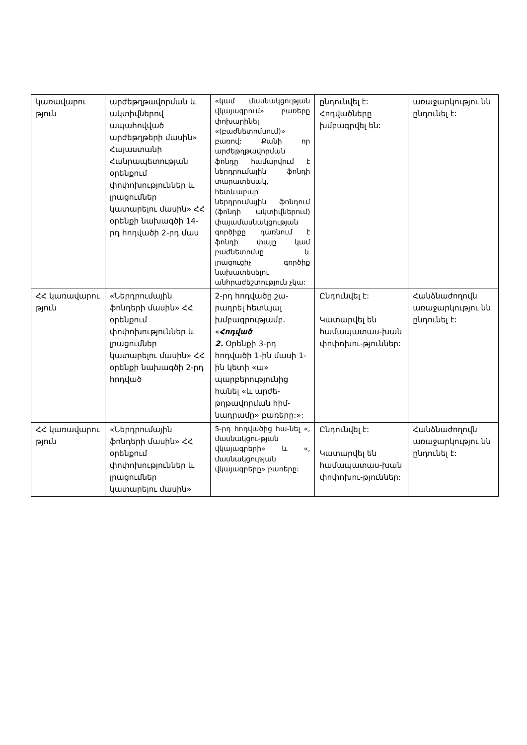| կառավարու թյուն | արժեթղթավորման և ակտիվներով ապահովված արժեթղթերի մասին» Հայաստանի Հանրապետության օրենքում փոփոխություններ և լրացումներ կատարելու մասին» ՀՀ օրենքի նախագծի 14-րդ հոդվածի 2-րդ մաս | «կամ մասնակցության վկայագրում» բառերը փոխարինել «(բաժնետոմսում)» բառով: Քանի որ արժեթղթավորման ֆոնդը համարվում է ներդրումային ֆոնդի տարատեսակ, հետևաբար ներդրումային ֆոնդում (ֆոնդի ակտիվներում) փայամասնակցության գործիքը դառնում է ֆոնդի փայը կամ բաժնետոմսը և լրացուցիչ գործիք նախատեսելու անհրաժեշտություն չկա: | ընդունվել է: Հոդվածները խմբագրվել են: | առաջարկությու նն ընդունել է: |
| ՀՀ կառավարու թյուն | «Ներդրումային ֆոնդերի մասին» ՀՀ օրենքում փոփոխություններ և լրացումներ կատարելու մասին» ՀՀ օրենքի նախագծի 2-րդ հոդված | 2-րդ հոդվածը շա-րադրել հետևյալ խմբագրությամբ. « Հոդված 2. Օրենքի 3-րդ հոդվածի 1-ին մասի 1-ին կետի «ա» պարբերությունից հանել «և արժե-թղթավորման հիմ-նադրամը» բառերը:»: | Ընդունվել է: Կատարվել են համապատաս-խան փոփոխու-թյուններ: | Հանձնաժողովն առաջարկությու նն ընդունել է: |
| ՀՀ կառավարու թյուն | «Ներդրումային ֆոնդերի մասին» ՀՀ օրենքում փոփոխություններ և լրացումներ կատարելու մասին» | 5-րդ հոդվածից հա-նել «, մասնակցու-թյան վկայագրերի» և «, մասնակցության վկայագրերը» բառերը: | Ընդունվել է: Կատարվել են համապատաս-խան փոփոխու-թյուններ: | Հանձնաժողովն առաջարկությու նն ընդունել է: |